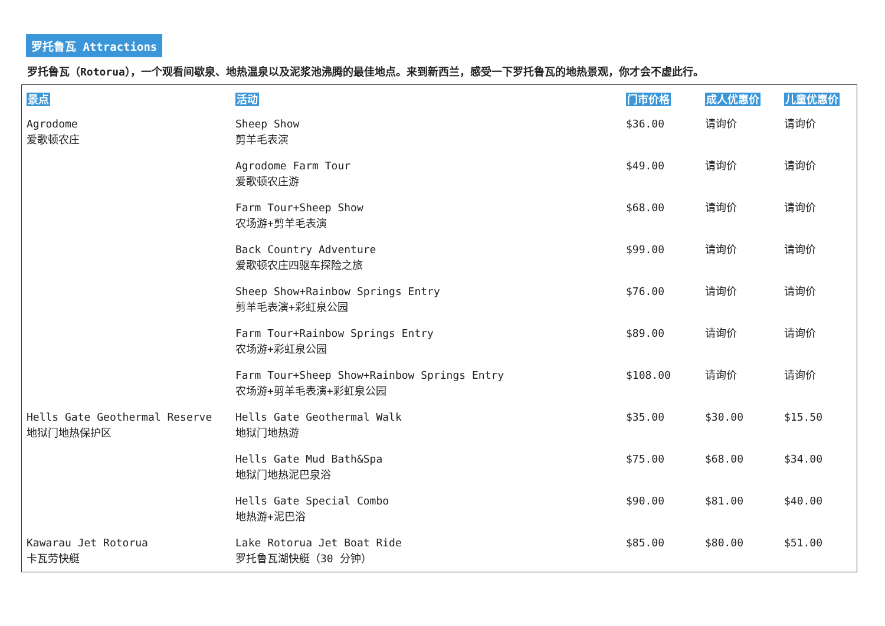罗托鲁瓦 Attractions
罗托鲁瓦（Rotorua），一个观看间歇泉、地热温泉以及泥浆池沸腾的最佳地点。来到新西兰，感受一下罗托鲁瓦的地热景观，你才会不虚此行。
| 景点 | 活动 | 门市价格 | 成人优惠价 | 儿童优惠价 |
| --- | --- | --- | --- | --- |
| Agrodome 爱歌顿农庄 | Sheep Show 剪羊毛表演 | $36.00 | 请询价 | 请询价 |
| | Agrodome Farm Tour 爱歌顿农庄游 | $49.00 | 请询价 | 请询价 |
| | Farm Tour+Sheep Show 农场游+剪羊毛表演 | $68.00 | 请询价 | 请询价 |
| | Back Country Adventure 爱歌顿农庄四驱车探险之旅 | $99.00 | 请询价 | 请询价 |
| | Sheep Show+Rainbow Springs Entry 剪羊毛表演+彩虹泉公园 | $76.00 | 请询价 | 请询价 |
| | Farm Tour+Rainbow Springs Entry 农场游+彩虹泉公园 | $89.00 | 请询价 | 请询价 |
| | Farm Tour+Sheep Show+Rainbow Springs Entry 农场游+剪羊毛表演+彩虹泉公园 | $108.00 | 请询价 | 请询价 |
| Hells Gate Geothermal Reserve 地狱门地热保护区 | Hells Gate Geothermal Walk 地狱门地热游 | $35.00 | $30.00 | $15.50 |
| | Hells Gate Mud Bath&Spa 地狱门地热泥巴泉浴 | $75.00 | $68.00 | $34.00 |
| | Hells Gate Special Combo 地热游+泥巴浴 | $90.00 | $81.00 | $40.00 |
| Kawarau Jet Rotorua 卡瓦劳快艇 | Lake Rotorua Jet Boat Ride 罗托鲁瓦湖快艇（30 分钟） | $85.00 | $80.00 | $51.00 |